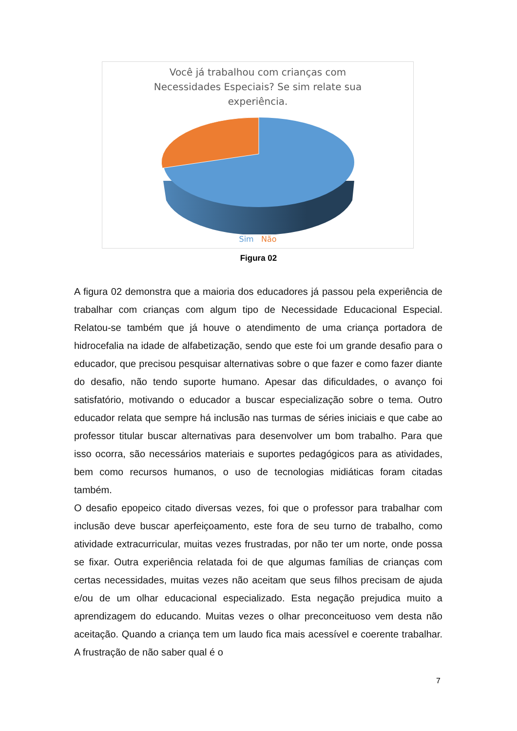Você já trabalhou com crianças com
Necessidades Especiais? Se sim relate sua
experiência.
Sim Não
Figura 02
A figura 02 demonstra que a maioria dos educadores já passou pela experiência de trabalhar com crianças com algum tipo de Necessidade Educacional Especial. Relatou-se também que já houve o atendimento de uma criança portadora de hidrocefalia na idade de alfabetização, sendo que este foi um grande desafio para o educador, que precisou pesquisar alternativas sobre o que fazer e como fazer diante do desafio, não tendo suporte humano. Apesar das dificuldades, o avanço foi satisfatório, motivando o educador a buscar especialização sobre o tema. Outro educador relata que sempre há inclusão nas turmas de séries iniciais e que cabe ao professor titular buscar alternativas para desenvolver um bom trabalho. Para que isso ocorra, são necessários materiais e suportes pedagógicos para as atividades, bem como recursos humanos, o uso de tecnologias midiáticas foram citadas também.
O desafio epopeico citado diversas vezes, foi que o professor para trabalhar com inclusão deve buscar aperfeiçoamento, este fora de seu turno de trabalho, como atividade extracurricular, muitas vezes frustradas, por não ter um norte, onde possa se fixar. Outra experiência relatada foi de que algumas famílias de crianças com certas necessidades, muitas vezes não aceitam que seus filhos precisam de ajuda e/ou de um olhar educacional especializado. Esta negação prejudica muito a aprendizagem do educando. Muitas vezes o olhar preconceituoso vem desta não aceitação. Quando a criança tem um laudo fica mais acessível e coerente trabalhar. A frustração de não saber qual é o
7